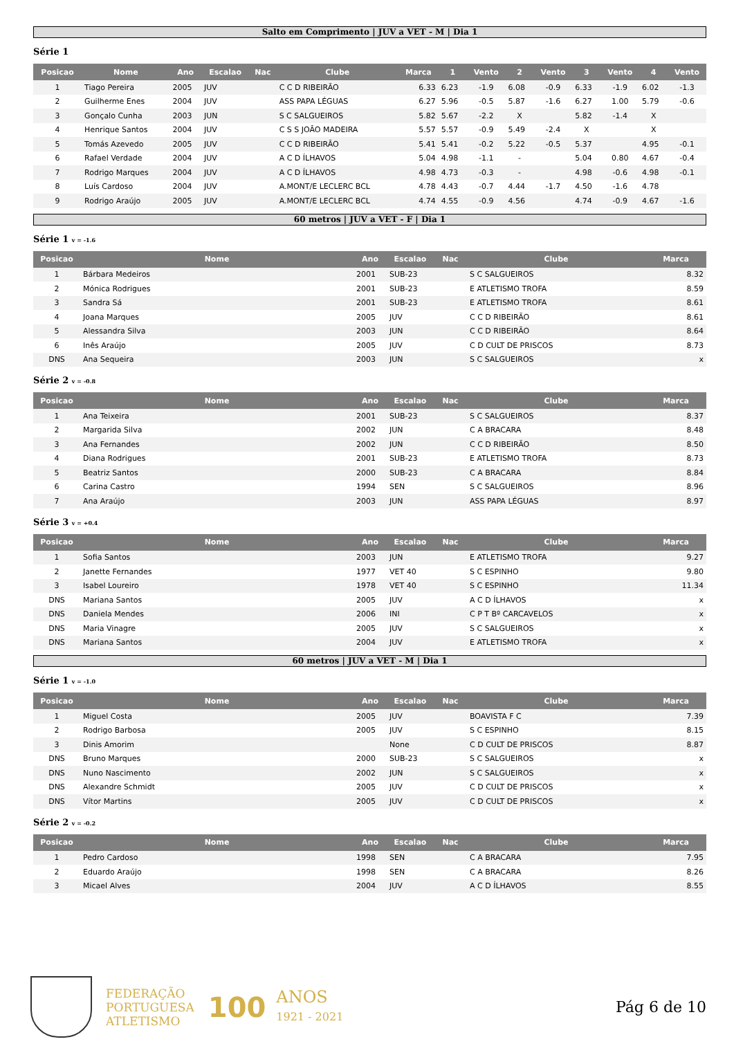Salto em Comprimento | JUV a VET - M | Dia 1
Série 1
| Posicao | Nome | Ano | Escalao | Nac | Clube | Marca | 1 | Vento | 2 | Vento | 3 | Vento | 4 | Vento |
| --- | --- | --- | --- | --- | --- | --- | --- | --- | --- | --- | --- | --- | --- | --- |
| 1 | Tiago Pereira | 2005 | JUV | | C C D RIBEIRÃO | 6.33 | 6.23 | -1.9 | 6.08 | -0.9 | 6.33 | -1.9 | 6.02 | -1.3 |
| 2 | Guilherme Enes | 2004 | JUV | | ASS PAPA LÉGUAS | 6.27 | 5.96 | -0.5 | 5.87 | -1.6 | 6.27 | 1.00 | 5.79 | -0.6 |
| 3 | Gonçalo Cunha | 2003 | JUN | | S C SALGUEIROS | 5.82 | 5.67 | -2.2 | X | | 5.82 | -1.4 | X | |
| 4 | Henrique Santos | 2004 | JUV | | C S S JOÃO MADEIRA | 5.57 | 5.57 | -0.9 | 5.49 | -2.4 | X | | X | |
| 5 | Tomás Azevedo | 2005 | JUV | | C C D RIBEIRÃO | 5.41 | 5.41 | -0.2 | 5.22 | -0.5 | 5.37 | | 4.95 | -0.1 |
| 6 | Rafael Verdade | 2004 | JUV | | A C D ÍLHAVOS | 5.04 | 4.98 | -1.1 | - | | 5.04 | 0.80 | 4.67 | -0.4 |
| 7 | Rodrigo Marques | 2004 | JUV | | A C D ÍLHAVOS | 4.98 | 4.73 | -0.3 | - | | 4.98 | -0.6 | 4.98 | -0.1 |
| 8 | Luís Cardoso | 2004 | JUV | | A.MONT/E LECLERC BCL | 4.78 | 4.43 | -0.7 | 4.44 | -1.7 | 4.50 | -1.6 | 4.78 | |
| 9 | Rodrigo Araújo | 2005 | JUV | | A.MONT/E LECLERC BCL | 4.74 | 4.55 | -0.9 | 4.56 | | 4.74 | -0.9 | 4.67 | -1.6 |
60 metros | JUV a VET - F | Dia 1
Série 1 v = -1.6
| Posicao | Nome | Ano | Escalao | Nac | Clube | Marca |
| --- | --- | --- | --- | --- | --- | --- |
| 1 | Bárbara Medeiros | 2001 | SUB-23 | | S C SALGUEIROS | 8.32 |
| 2 | Mónica Rodrigues | 2001 | SUB-23 | | E ATLETISMO TROFA | 8.59 |
| 3 | Sandra Sá | 2001 | SUB-23 | | E ATLETISMO TROFA | 8.61 |
| 4 | Joana Marques | 2005 | JUV | | C C D RIBEIRÃO | 8.61 |
| 5 | Alessandra Silva | 2003 | JUN | | C C D RIBEIRÃO | 8.64 |
| 6 | Inês Araújo | 2005 | JUV | | C D CULT DE PRISCOS | 8.73 |
| DNS | Ana Sequeira | 2003 | JUN | | S C SALGUEIROS | x |
Série 2 v = -0.8
| Posicao | Nome | Ano | Escalao | Nac | Clube | Marca |
| --- | --- | --- | --- | --- | --- | --- |
| 1 | Ana Teixeira | 2001 | SUB-23 | | S C SALGUEIROS | 8.37 |
| 2 | Margarida Silva | 2002 | JUN | | C A BRACARA | 8.48 |
| 3 | Ana Fernandes | 2002 | JUN | | C C D RIBEIRÃO | 8.50 |
| 4 | Diana Rodrigues | 2001 | SUB-23 | | E ATLETISMO TROFA | 8.73 |
| 5 | Beatriz Santos | 2000 | SUB-23 | | C A BRACARA | 8.84 |
| 6 | Carina Castro | 1994 | SEN | | S C SALGUEIROS | 8.96 |
| 7 | Ana Araújo | 2003 | JUN | | ASS PAPA LÉGUAS | 8.97 |
Série 3 v = +0.4
| Posicao | Nome | Ano | Escalao | Nac | Clube | Marca |
| --- | --- | --- | --- | --- | --- | --- |
| 1 | Sofia Santos | 2003 | JUN | | E ATLETISMO TROFA | 9.27 |
| 2 | Janette Fernandes | 1977 | VET 40 | | S C ESPINHO | 9.80 |
| 3 | Isabel Loureiro | 1978 | VET 40 | | S C ESPINHO | 11.34 |
| DNS | Mariana Santos | 2005 | JUV | | A C D ÍLHAVOS | x |
| DNS | Daniela Mendes | 2006 | INI | | C P T Bº CARCAVELOS | x |
| DNS | Maria Vinagre | 2005 | JUV | | S C SALGUEIROS | x |
| DNS | Mariana Santos | 2004 | JUV | | E ATLETISMO TROFA | x |
60 metros | JUV a VET - M | Dia 1
Série 1 v = -1.0
| Posicao | Nome | Ano | Escalao | Nac | Clube | Marca |
| --- | --- | --- | --- | --- | --- | --- |
| 1 | Miguel Costa | 2005 | JUV | | BOAVISTA F C | 7.39 |
| 2 | Rodrigo Barbosa | 2005 | JUV | | S C ESPINHO | 8.15 |
| 3 | Dinis Amorim | | None | | C D CULT DE PRISCOS | 8.87 |
| DNS | Bruno Marques | 2000 | SUB-23 | | S C SALGUEIROS | x |
| DNS | Nuno Nascimento | 2002 | JUN | | S C SALGUEIROS | x |
| DNS | Alexandre Schmidt | 2005 | JUV | | C D CULT DE PRISCOS | x |
| DNS | Vítor Martins | 2005 | JUV | | C D CULT DE PRISCOS | x |
Série 2 v = -0.2
| Posicao | Nome | Ano | Escalao | Nac | Clube | Marca |
| --- | --- | --- | --- | --- | --- | --- |
| 1 | Pedro Cardoso | 1998 | SEN | | C A BRACARA | 7.95 |
| 2 | Eduardo Araújo | 1998 | SEN | | C A BRACARA | 8.26 |
| 3 | Micael Alves | 2004 | JUV | | A C D ÍLHAVOS | 8.55 |
FEDERAÇÃO
PORTUGUESA
ATLETISMO
100
ANOS
1921 - 2021
Pág 6 de 10